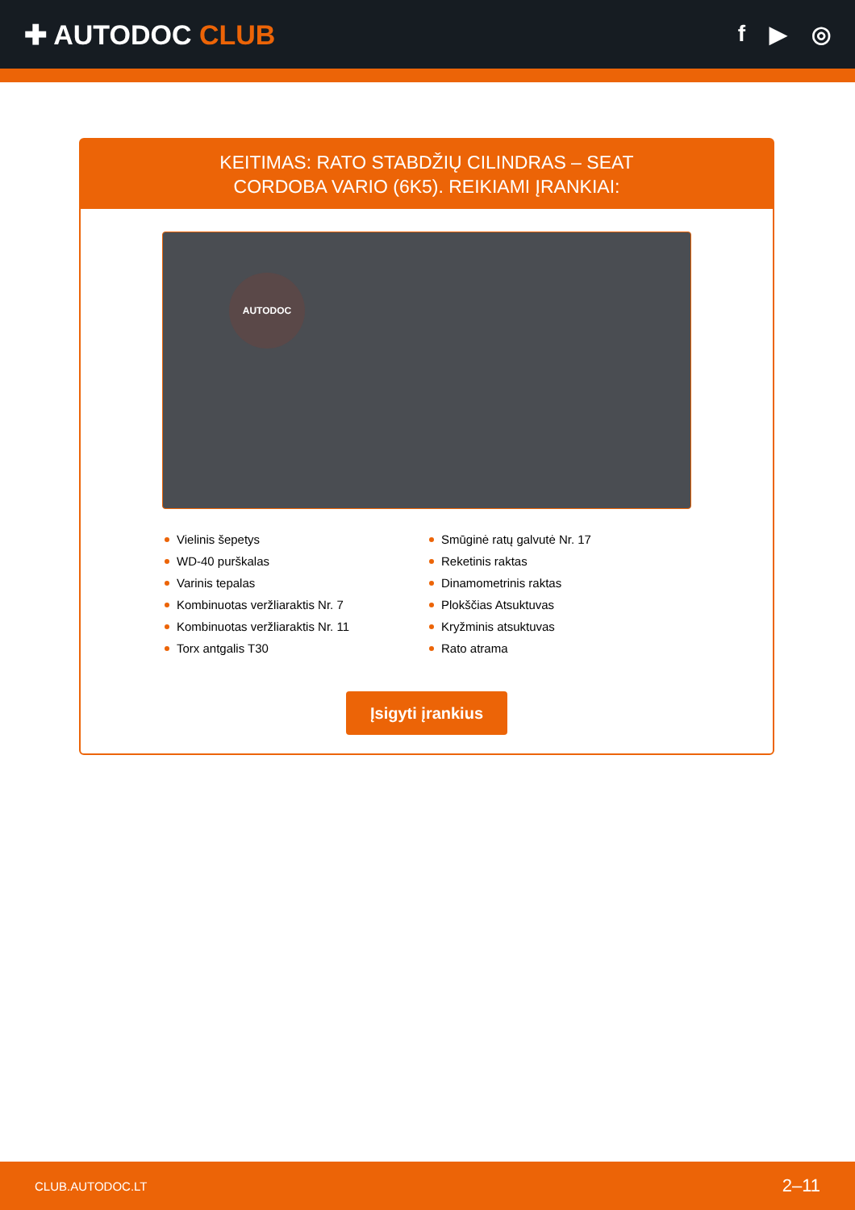✚ AUTODOC CLUB
f ▶ ◎
KEITIMAS: RATO STABDŽIŲ CILINDRAS – SEAT CORDOBA VARIO (6K5). REIKIAMI ĮRANKIAI:
AUTODOC
Vielinis šepetys
WD-40 purškalas
Varinis tepalas
Kombinuotas veržliaraktis Nr. 7
Kombinuotas veržliaraktis Nr. 11
Torx antgalis T30
Smūginė ratų galvutė Nr. 17
Reketinis raktas
Dinamometrinis raktas
Plokščias Atsuktuvas
Kryžminis atsuktuvas
Rato atrama
Įsigyti įrankius
CLUB.AUTODOC.LT 2–11